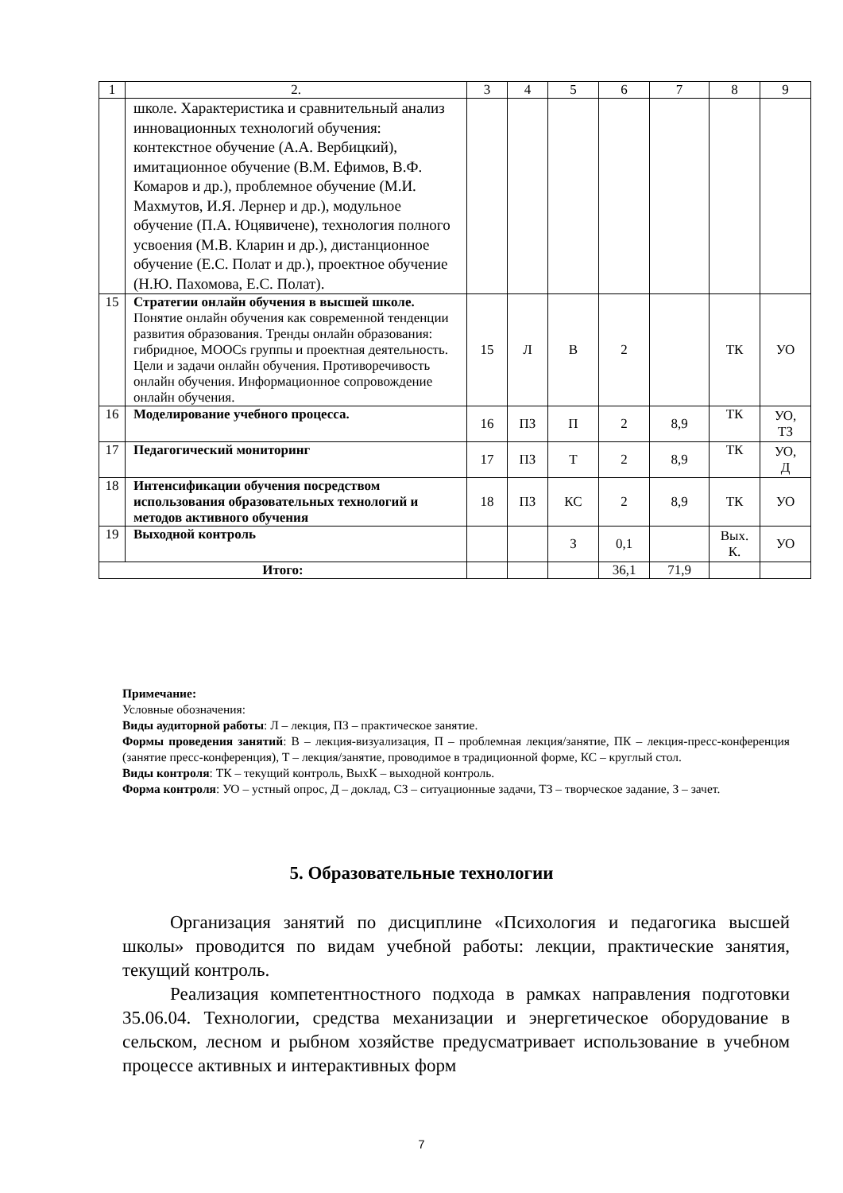| 1 | 2. | 3 | 4 | 5 | 6 | 7 | 8 | 9 |
| --- | --- | --- | --- | --- | --- | --- | --- | --- |
| | школе. Характеристика и сравнительный анализ инновационных технологий обучения: контекстное обучение (А.А. Вербицкий), имитационное обучение (В.М. Ефимов, В.Ф. Комаров и др.), проблемное обучение (М.И. Махмутов, И.Я. Лернер и др.), модульное обучение (П.А. Юцявичене), технология полного усвоения (М.В. Кларин и др.), дистанционное обучение (Е.С. Полат и др.), проектное обучение (Н.Ю. Пахомова, Е.С. Полат). | | | | | | | |
| 15 | Стратегии онлайн обучения в высшей школе. Понятие онлайн обучения как современной тенденции развития образования. Тренды онлайн образования: гибридное, MOOCs группы и проектная деятельность. Цели и задачи онлайн обучения. Противоречивость онлайн обучения. Информационное сопровождение онлайн обучения. | 15 | Л | В | 2 | | ТК | УО |
| 16 | Моделирование учебного процесса. | 16 | ПЗ | П | 2 | 8,9 | ТК | УО, ТЗ |
| 17 | Педагогический мониторинг | 17 | ПЗ | Т | 2 | 8,9 | ТК | УО, Д |
| 18 | Интенсификации обучения посредством использования образовательных технологий и методов активного обучения | 18 | ПЗ | КС | 2 | 8,9 | ТК | УО |
| 19 | Выходной контроль | | | З | 0,1 | | Вых. К. | УО |
| Итого: | | | | | 36,1 | 71,9 | | |
Примечание:
Условные обозначения:
Виды аудиторной работы: Л – лекция, ПЗ – практическое занятие.
Формы проведения занятий: В – лекция-визуализация, П – проблемная лекция/занятие, ПК – лекция-пресс-конференция (занятие пресс-конференция), Т – лекция/занятие, проводимое в традиционной форме, КС – круглый стол.
Виды контроля: ТК – текущий контроль, ВыхК – выходной контроль.
Форма контроля: УО – устный опрос, Д – доклад, СЗ – ситуационные задачи, ТЗ – творческое задание, З – зачет.
5. Образовательные технологии
Организация занятий по дисциплине «Психология и педагогика высшей школы» проводится по видам учебной работы: лекции, практические занятия, текущий контроль.
Реализация компетентностного подхода в рамках направления подготовки 35.06.04. Технологии, средства механизации и энергетическое оборудование в сельском, лесном и рыбном хозяйстве предусматривает использование в учебном процессе активных и интерактивных форм
7